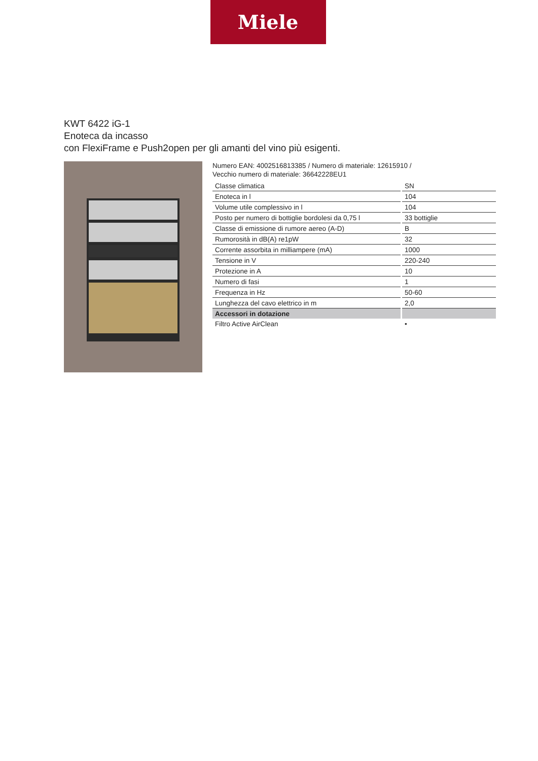Miele
KWT 6422 iG-1
Enoteca da incasso
con FlexiFrame e Push2open per gli amanti del vino più esigenti.
Numero EAN: 4002516813385 / Numero di materiale: 12615910 /
Vecchio numero di materiale: 36642228EU1
| Classe climatica | SN |
| Enoteca in l | 104 |
| Volume utile complessivo in l | 104 |
| Posto per numero di bottiglie bordolesi da 0,75 l | 33 bottiglie |
| Classe di emissione di rumore aereo (A-D) | B |
| Rumorosità in dB(A) re1pW | 32 |
| Corrente assorbita in milliampere (mA) | 1000 |
| Tensione in V | 220-240 |
| Protezione in A | 10 |
| Numero di fasi | 1 |
| Frequenza in Hz | 50-60 |
| Lunghezza del cavo elettrico in m | 2,0 |
| Accessori in dotazione | |
| Filtro Active AirClean | • |